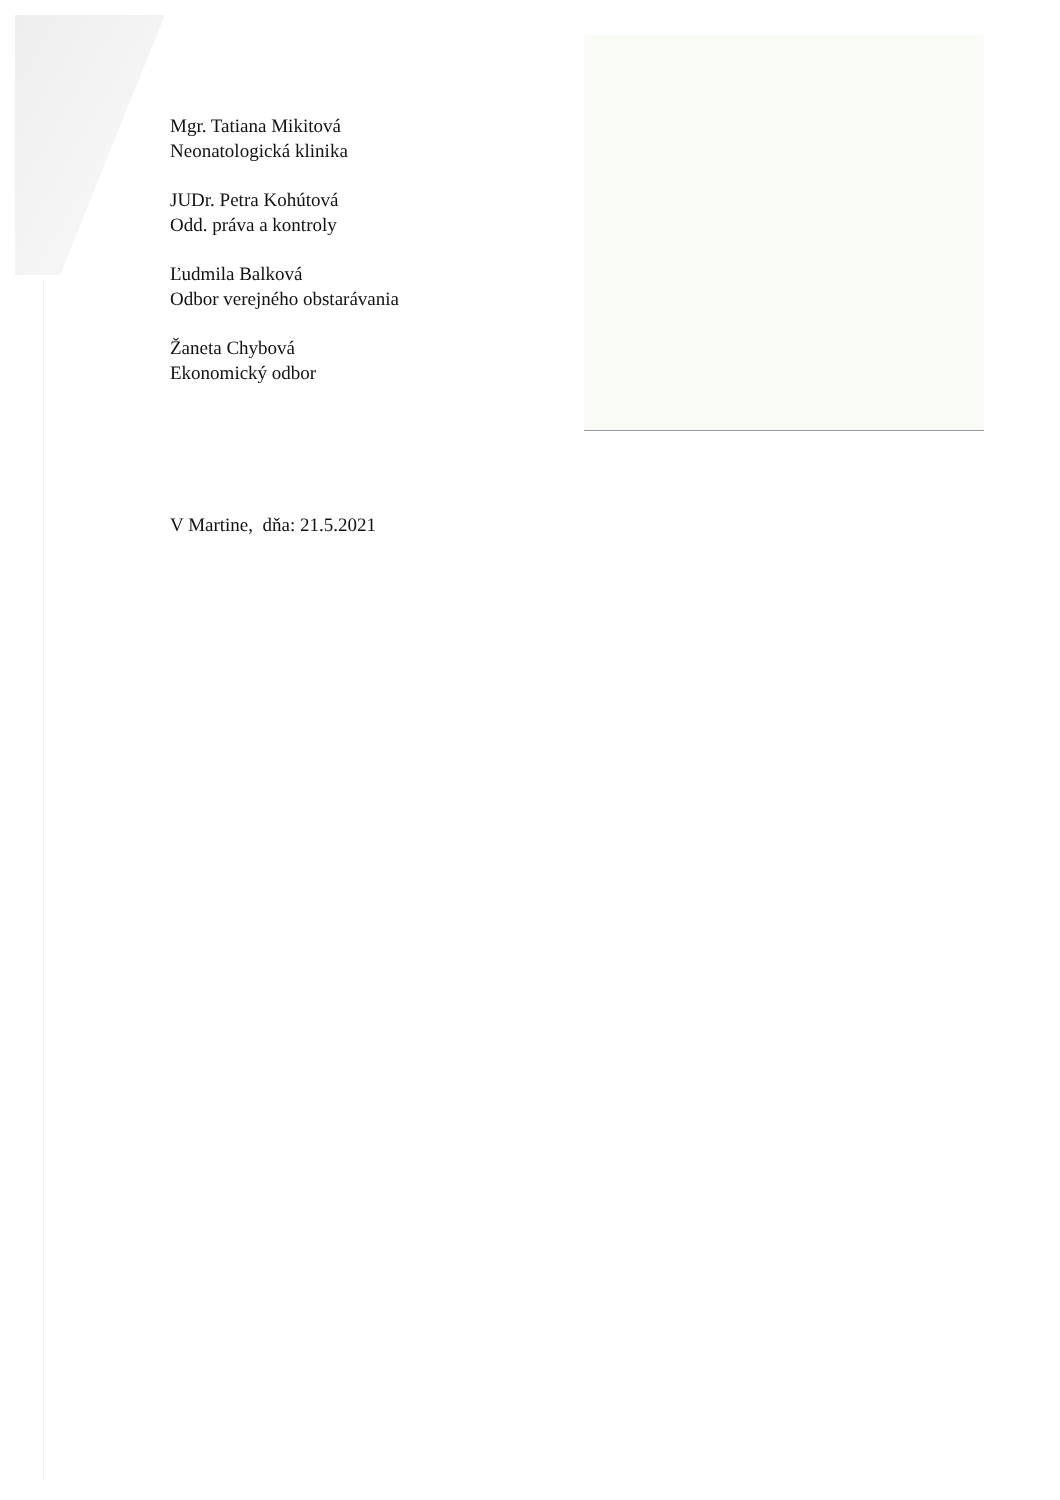Mgr. Tatiana Mikitová
Neonatologická klinika
JUDr. Petra Kohútová
Odd. práva a kontroly
Ľudmila Balková
Odbor verejného obstarávania
Žaneta Chybová
Ekonomický odbor
V Martine, dňa: 21.5.2021